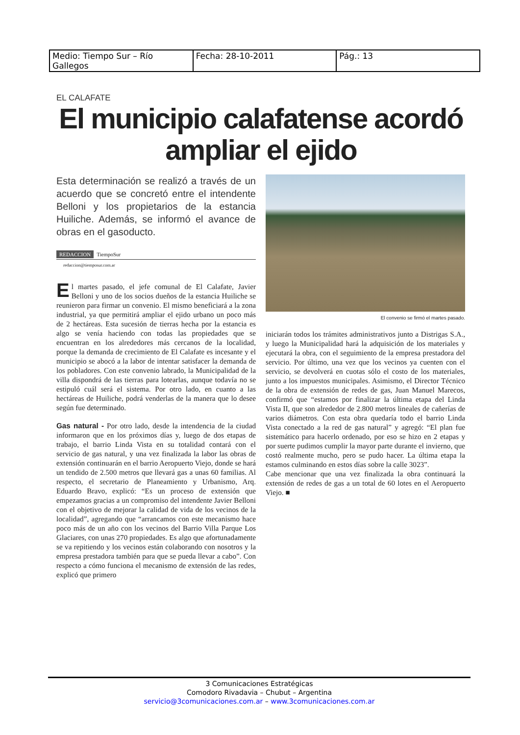| Medio: Tiempo Sur – Río Gallegos | Fecha: 28-10-2011 | Pág.: 13 |
EL CALAFATE
El municipio calafatense acordó ampliar el ejido
Esta determinación se realizó a través de un acuerdo que se concretó entre el intendente Belloni y los propietarios de la estancia Huiliche. Además, se informó el avance de obras en el gasoducto.
REDACCION TiempoSur
redaccion@tiemposur.com.ar
El martes pasado, el jefe comunal de El Calafate, Javier Belloni y uno de los socios dueños de la estancia Huiliche se reunieron para firmar un convenio. El mismo beneficiará a la zona industrial, ya que permitirá ampliar el ejido urbano un poco más de 2 hectáreas. Esta sucesión de tierras hecha por la estancia es algo se venía haciendo con todas las propiedades que se encuentran en los alrededores más cercanos de la localidad, porque la demanda de crecimiento de El Calafate es incesante y el municipio se abocó a la labor de intentar satisfacer la demanda de los pobladores. Con este convenio labrado, la Municipalidad de la villa dispondrá de las tierras para lotearlas, aunque todavía no se estipuló cuál será el sistema. Por otro lado, en cuanto a las hectáreas de Huiliche, podrá venderlas de la manera que lo desee según fue determinado.
Gas natural - Por otro lado, desde la intendencia de la ciudad informaron que en los próximos días y, luego de dos etapas de trabajo, el barrio Linda Vista en su totalidad contará con el servicio de gas natural, y una vez finalizada la labor las obras de extensión continuarán en el barrio Aeropuerto Viejo, donde se hará un tendido de 2.500 metros que llevará gas a unas 60 familias. Al respecto, el secretario de Planeamiento y Urbanismo, Arq. Eduardo Bravo, explicó: “Es un proceso de extensión que empezamos gracias a un compromiso del intendente Javier Belloni con el objetivo de mejorar la calidad de vida de los vecinos de la localidad”, agregando que “arrancamos con este mecanismo hace poco más de un año con los vecinos del Barrio Villa Parque Los Glaciares, con unas 270 propiedades. Es algo que afortunadamente se va repitiendo y los vecinos están colaborando con nosotros y la empresa prestadora también para que se pueda llevar a cabo”. Con respecto a cómo funciona el mecanismo de extensión de las redes, explicó que primero
El convenio se firmó el martes pasado.
iniciarán todos los trámites administrativos junto a Distrigas S.A., y luego la Municipalidad hará la adquisición de los materiales y ejecutará la obra, con el seguimiento de la empresa prestadora del servicio. Por último, una vez que los vecinos ya cuenten con el servicio, se devolverá en cuotas sólo el costo de los materiales, junto a los impuestos municipales. Asimismo, el Director Técnico de la obra de extensión de redes de gas, Juan Manuel Marecos, confirmó que “estamos por finalizar la última etapa del Linda Vista II, que son alrededor de 2.800 metros lineales de cañerías de varios diámetros. Con esta obra quedaría todo el barrio Linda Vista conectado a la red de gas natural” y agregó: “El plan fue sistemático para hacerlo ordenado, por eso se hizo en 2 etapas y por suerte pudimos cumplir la mayor parte durante el invierno, que costó realmente mucho, pero se pudo hacer. La última etapa la estamos culminando en estos días sobre la calle 3023”.
Cabe mencionar que una vez finalizada la obra continuará la extensión de redes de gas a un total de 60 lotes en el Aeropuerto Viejo. ■
3 Comunicaciones Estratégicas
Comodoro Rivadavia – Chubut – Argentina
servicio@3comunicaciones.com.ar – www.3comunicaciones.com.ar